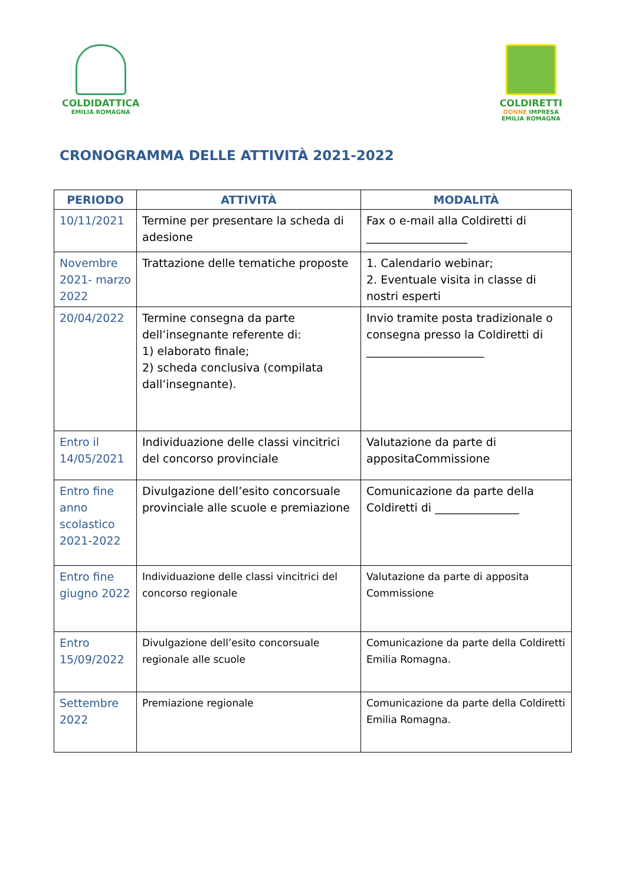COLDIDATTICA
EMILIA ROMAGNA
COLDIRETTI
DONNE IMPRESA
EMILIA ROMAGNA
CRONOGRAMMA DELLE ATTIVITÀ 2021-2022
| PERIODO | ATTIVITÀ | MODALITÀ |
| --- | --- | --- |
| 10/11/2021 | Termine per presentare la scheda di adesione | Fax o e-mail alla Coldiretti di __________________ |
| Novembre 2021- marzo 2022 | Trattazione delle tematiche proposte | 1. Calendario webinar; 2. Eventuale visita in classe di nostri esperti |
| 20/04/2022 | Termine consegna da parte dell’insegnante referente di: 1) elaborato finale; 2) scheda conclusiva (compilata dall’insegnante). | Invio tramite posta tradizionale o consegna presso la Coldiretti di _____________________ |
| Entro il 14/05/2021 | Individuazione delle classi vincitrici del concorso provinciale | Valutazione da parte di appositaCommissione |
| Entro fine anno scolastico 2021-2022 | Divulgazione dell’esito concorsuale provinciale alle scuole e premiazione | Comunicazione da parte della Coldiretti di _______________ |
| Entro fine giugno 2022 | Individuazione delle classi vincitrici del concorso regionale | Valutazione da parte di apposita Commissione |
| Entro 15/09/2022 | Divulgazione dell’esito concorsuale regionale alle scuole | Comunicazione da parte della Coldiretti Emilia Romagna. |
| Settembre 2022 | Premiazione regionale | Comunicazione da parte della Coldiretti Emilia Romagna. |